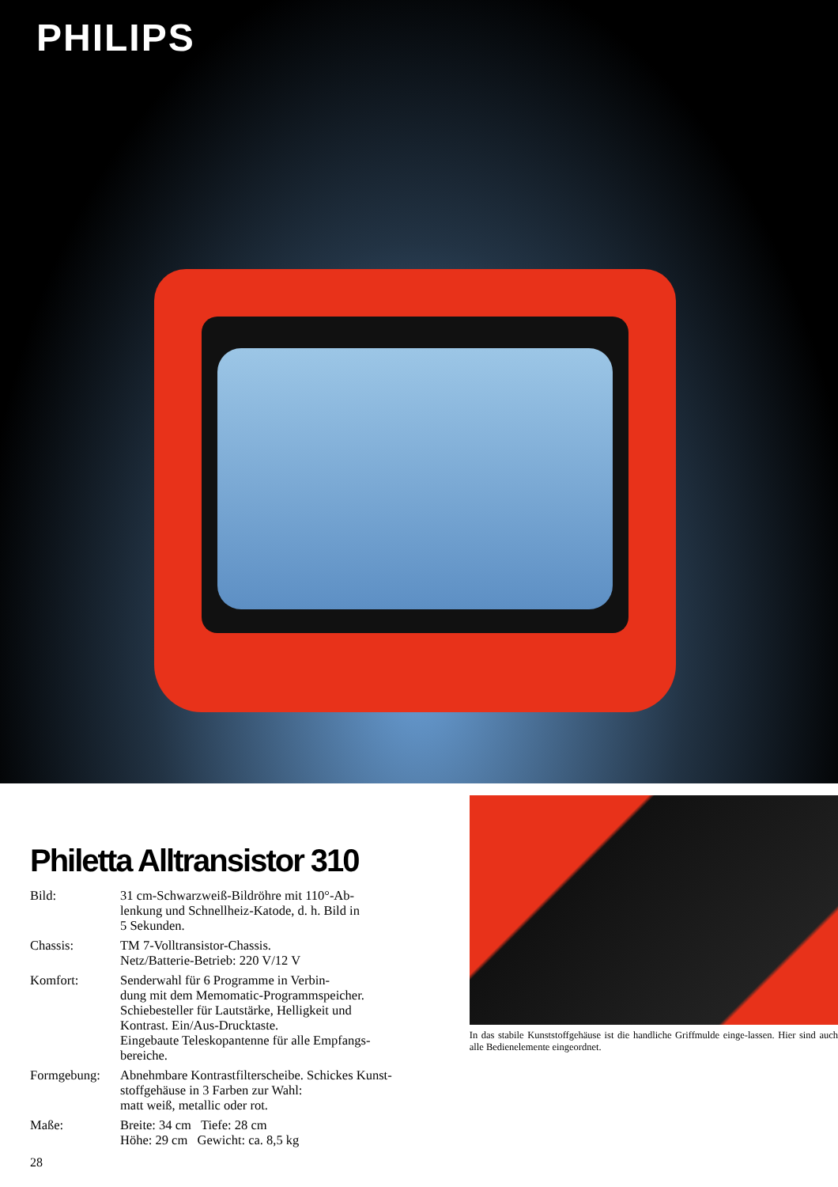PHILIPS
Philetta Alltransistor 310
| Bild: | 31 cm-Schwarzweiß-Bildröhre mit 110°-Ab- lenkung und Schnellheiz-Katode, d. h. Bild in 5 Sekunden. |
| Chassis: | TM 7-Volltransistor-Chassis. Netz/Batterie-Betrieb: 220 V/12 V |
| Komfort: | Senderwahl für 6 Programme in Verbin- dung mit dem Memomatic-Programmspeicher. Schiebesteller für Lautstärke, Helligkeit und Kontrast. Ein/Aus-Drucktaste. Eingebaute Teleskopantenne für alle Empfangs- bereiche. |
| Formgebung: | Abnehmbare Kontrastfilterscheibe. Schickes Kunst- stoffgehäuse in 3 Farben zur Wahl: matt weiß, metallic oder rot. |
| Maße: | Breite: 34 cm Tiefe: 28 cm Höhe: 29 cm Gewicht: ca. 8,5 kg |
28
In das stabile Kunststoffgehäuse ist die handliche Griffmulde einge-lassen. Hier sind auch alle Bedienelemente eingeordnet.